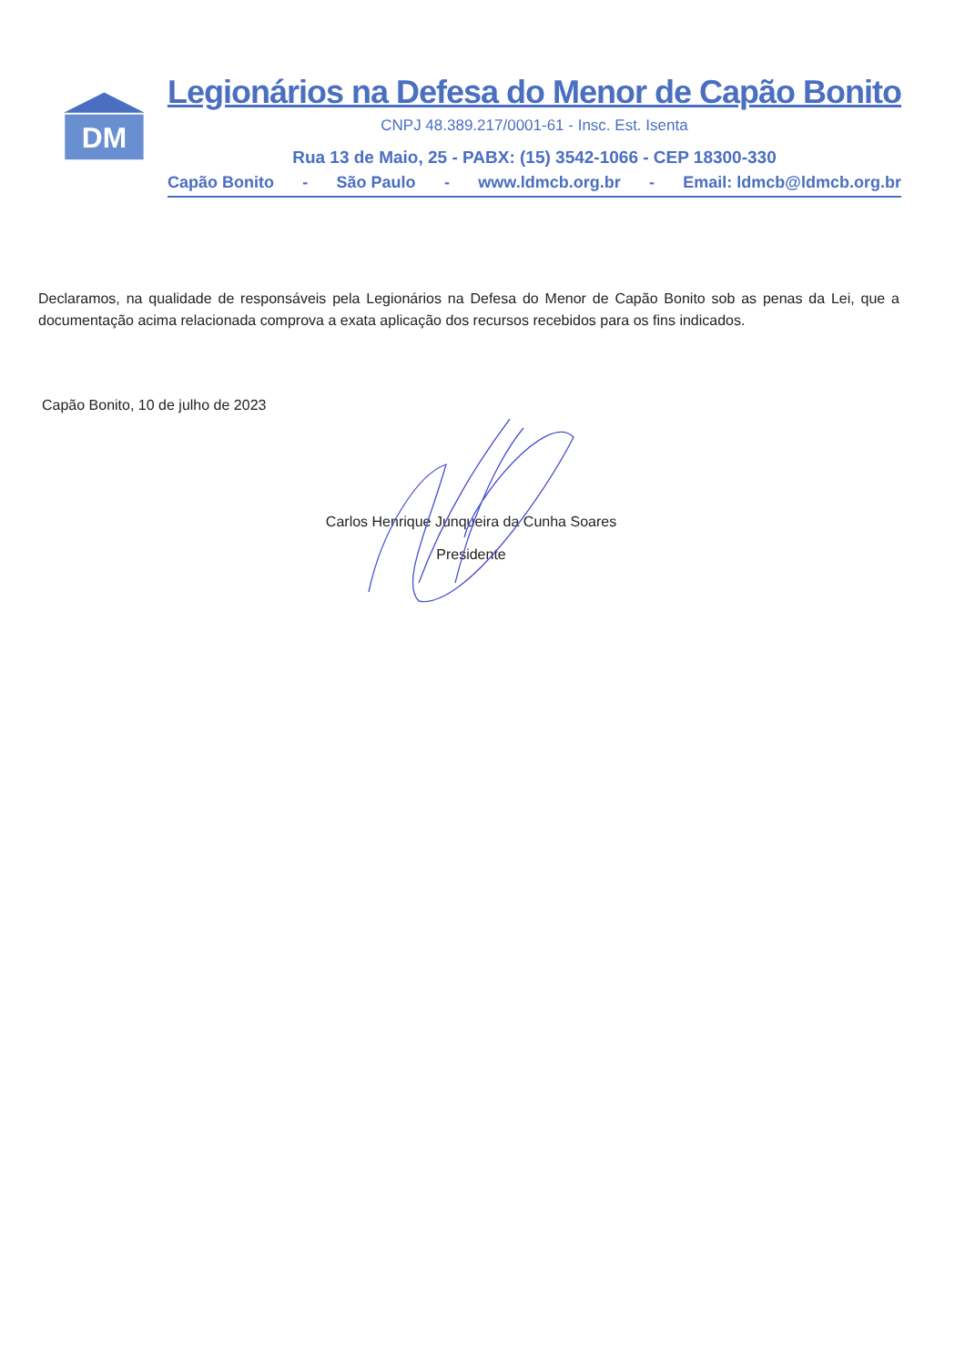DM
Legionários na Defesa do Menor de Capão Bonito
CNPJ 48.389.217/0001-61 - Insc. Est. Isenta
Rua 13 de Maio, 25 - PABX: (15) 3542-1066 - CEP 18300-330
Capão Bonito - São Paulo - www.ldmcb.org.br - Email: ldmcb@ldmcb.org.br
Declaramos, na qualidade de responsáveis pela Legionários na Defesa do Menor de Capão Bonito sob as penas da Lei, que a documentação acima relacionada comprova a exata aplicação dos recursos recebidos para os fins indicados.
Capão Bonito, 10 de julho de 2023
Carlos Henrique Junqueira da Cunha Soares
Presidente